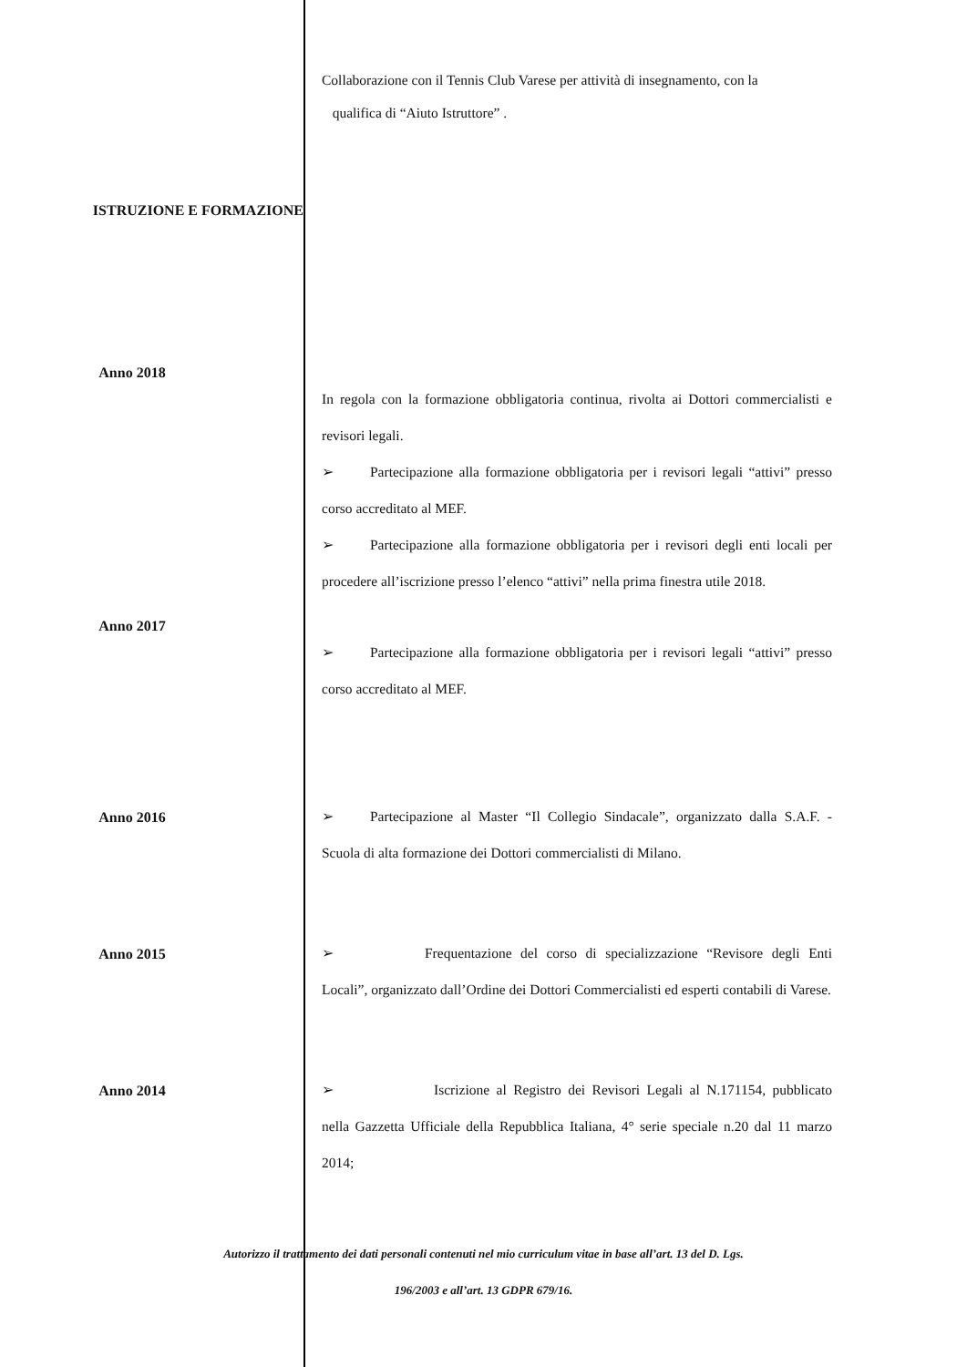Collaborazione con il Tennis Club Varese per attività di insegnamento, con la
qualifica di “Aiuto Istruttore” .
ISTRUZIONE E FORMAZIONE
Anno 2018
In regola con la formazione obbligatoria continua, rivolta ai Dottori commercialisti e revisori legali.
➢ Partecipazione alla formazione obbligatoria per i revisori legali “attivi” presso corso accreditato al MEF.
➢ Partecipazione alla formazione obbligatoria per i revisori degli enti locali per procedere all’iscrizione presso l’elenco “attivi” nella prima finestra utile 2018.
Anno 2017
➢ Partecipazione alla formazione obbligatoria per i revisori legali “attivi” presso corso accreditato al MEF.
Anno 2016
➢ Partecipazione al Master “Il Collegio Sindacale”, organizzato dalla S.A.F. - Scuola di alta formazione dei Dottori commercialisti di Milano.
Anno 2015
➢ Frequentazione del corso di specializzazione “Revisore degli Enti Locali”, organizzato dall’Ordine dei Dottori Commercialisti ed esperti contabili di Varese.
Anno 2014
➢ Iscrizione al Registro dei Revisori Legali al N.171154, pubblicato nella Gazzetta Ufficiale della Repubblica Italiana, 4° serie speciale n.20 dal 11 marzo 2014;
Autorizzo il trattamento dei dati personali contenuti nel mio curriculum vitae in base all’art. 13 del D. Lgs.
196/2003 e all’art. 13 GDPR 679/16.